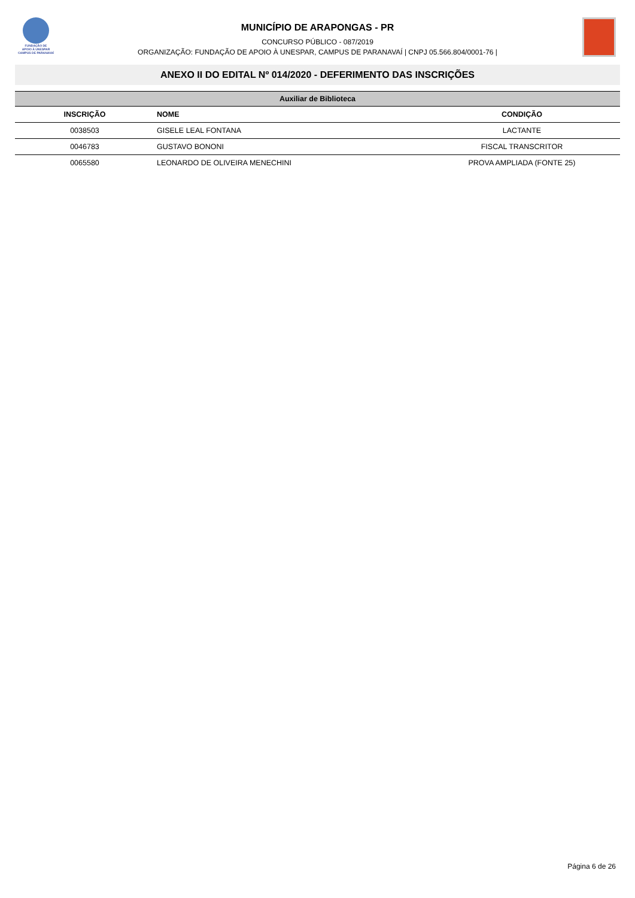FUNDAÇÃO DE
APOIO À UNESPAR
CAMPUS DE PARANAVAÍ
MUNICÍPIO DE ARAPONGAS - PR
CONCURSO PÚBLICO - 087/2019
ORGANIZAÇÃO: FUNDAÇÃO DE APOIO À UNESPAR, CAMPUS DE PARANAVAÍ | CNPJ 05.566.804/0001-76 |
ANEXO II DO EDITAL Nº 014/2020 - DEFERIMENTO DAS INSCRIÇÕES
| Auxiliar de Biblioteca | | |
| --- | --- | --- |
| INSCRIÇÃO | NOME | CONDIÇÃO |
| 0038503 | GISELE LEAL FONTANA | LACTANTE |
| 0046783 | GUSTAVO BONONI | FISCAL TRANSCRITOR |
| 0065580 | LEONARDO DE OLIVEIRA MENECHINI | PROVA AMPLIADA (FONTE 25) |
Página 6 de 26